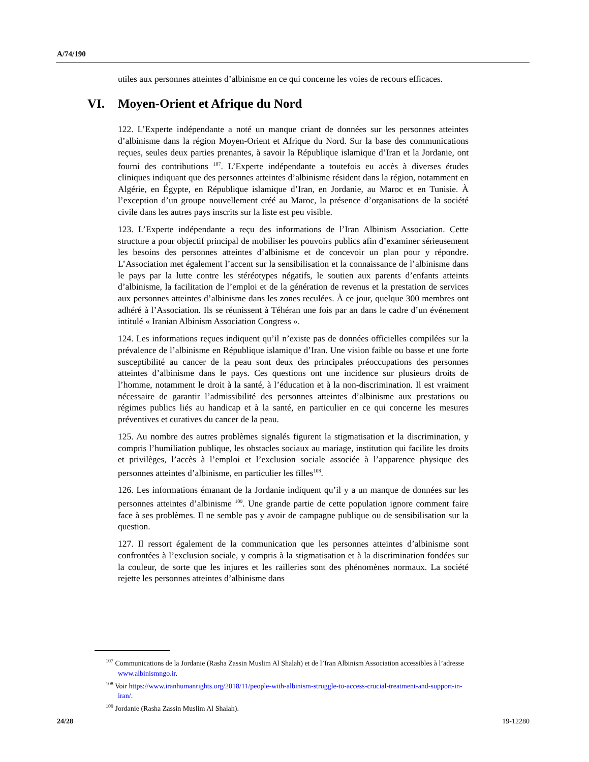A/74/190
utiles aux personnes atteintes d’albinisme en ce qui concerne les voies de recours efficaces.
VI. Moyen-Orient et Afrique du Nord
122. L’Experte indépendante a noté un manque criant de données sur les personnes atteintes d’albinisme dans la région Moyen-Orient et Afrique du Nord. Sur la base des communications reçues, seules deux parties prenantes, à savoir la République islamique d’Iran et la Jordanie, ont fourni des contributions <sup>107</sup>. L’Experte indépendante a toutefois eu accès à diverses études cliniques indiquant que des personnes atteintes d’albinisme résident dans la région, notamment en Algérie, en Égypte, en République islamique d’Iran, en Jordanie, au Maroc et en Tunisie. À l’exception d’un groupe nouvellement créé au Maroc, la présence d’organisations de la société civile dans les autres pays inscrits sur la liste est peu visible.
123. L’Experte indépendante a reçu des informations de l’Iran Albinism Association. Cette structure a pour objectif principal de mobiliser les pouvoirs publics afin d’examiner sérieusement les besoins des personnes atteintes d’albinisme et de concevoir un plan pour y répondre. L’Association met également l’accent sur la sensibilisation et la connaissance de l’albinisme dans le pays par la lutte contre les stéréotypes négatifs, le soutien aux parents d’enfants atteints d’albinisme, la facilitation de l’emploi et de la génération de revenus et la prestation de services aux personnes atteintes d’albinisme dans les zones reculées. À ce jour, quelque 300 membres ont adhéré à l’Association. Ils se réunissent à Téhéran une fois par an dans le cadre d’un événement intitulé « Iranian Albinism Association Congress ».
124. Les informations reçues indiquent qu’il n’existe pas de données officielles compilées sur la prévalence de l’albinisme en République islamique d’Iran. Une vision faible ou basse et une forte susceptibilité au cancer de la peau sont deux des principales préoccupations des personnes atteintes d’albinisme dans le pays. Ces questions ont une incidence sur plusieurs droits de l’homme, notamment le droit à la santé, à l’éducation et à la non-discrimination. Il est vraiment nécessaire de garantir l’admissibilité des personnes atteintes d’albinisme aux prestations ou régimes publics liés au handicap et à la santé, en particulier en ce qui concerne les mesures préventives et curatives du cancer de la peau.
125. Au nombre des autres problèmes signalés figurent la stigmatisation et la discrimination, y compris l’humiliation publique, les obstacles sociaux au mariage, institution qui facilite les droits et privilèges, l’accès à l’emploi et l’exclusion sociale associée à l’apparence physique des personnes atteintes d’albinisme, en particulier les filles<sup>108</sup>.
126. Les informations émanant de la Jordanie indiquent qu’il y a un manque de données sur les personnes atteintes d’albinisme <sup>109</sup>. Une grande partie de cette population ignore comment faire face à ses problèmes. Il ne semble pas y avoir de campagne publique ou de sensibilisation sur la question.
127. Il ressort également de la communication que les personnes atteintes d’albinisme sont confrontées à l’exclusion sociale, y compris à la stigmatisation et à la discrimination fondées sur la couleur, de sorte que les injures et les railleries sont des phénomènes normaux. La société rejette les personnes atteintes d’albinisme dans
<sup>107</sup> Communications de la Jordanie (Rasha Zassin Muslim Al Shalah) et de l’Iran Albinism Association accessibles à l’adresse www.albinismngo.ir.
<sup>108</sup> Voir https://www.iranhumanrights.org/2018/11/people-with-albinism-struggle-to-access-crucial-treatment-and-support-in-iran/.
<sup>109</sup> Jordanie (Rasha Zassin Muslim Al Shalah).
24/28 19-12280